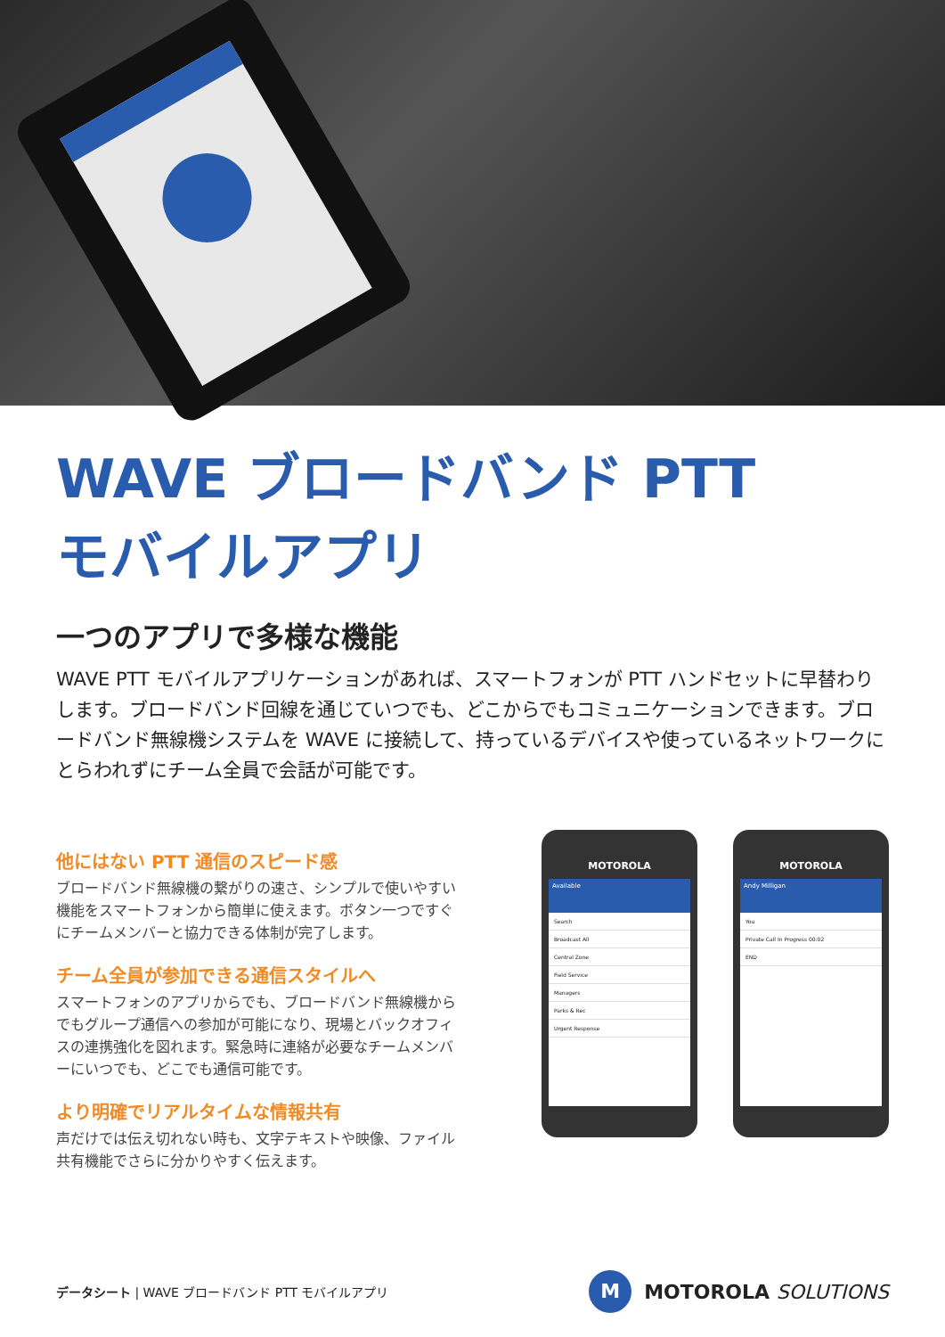WAVE ブロードバンド PTT
モバイルアプリ
一つのアプリで多様な機能
WAVE PTT モバイルアプリケーションがあれば、スマートフォンが PTT ハンドセットに早替わりします。ブロードバンド回線を通じていつでも、どこからでもコミュニケーションできます。ブロードバンド無線機システムを WAVE に接続して、持っているデバイスや使っているネットワークにとらわれずにチーム全員で会話が可能です。
他にはない PTT 通信のスピード感
ブロードバンド無線機の繋がりの速さ、シンプルで使いやすい機能をスマートフォンから簡単に使えます。ボタン一つですぐにチームメンバーと協力できる体制が完了します。
チーム全員が参加できる通信スタイルへ
スマートフォンのアプリからでも、ブロードバンド無線機からでもグループ通信への参加が可能になり、現場とバックオフィスの連携強化を図れます。緊急時に連絡が必要なチームメンバーにいつでも、どこでも通信可能です。
より明確でリアルタイムな情報共有
声だけでは伝え切れない時も、文字テキストや映像、ファイル共有機能でさらに分かりやすく伝えます。
MOTOROLA
Available
Search
Broadcast All
Central Zone
Field Service
Managers
Parks & Rec
Urgent Response
MOTOROLA
Andy Milligan
You
Private Call In Progress 00:02
END
データシート | WAVE ブロードバンド PTT モバイルアプリ
M
MOTOROLA SOLUTIONS